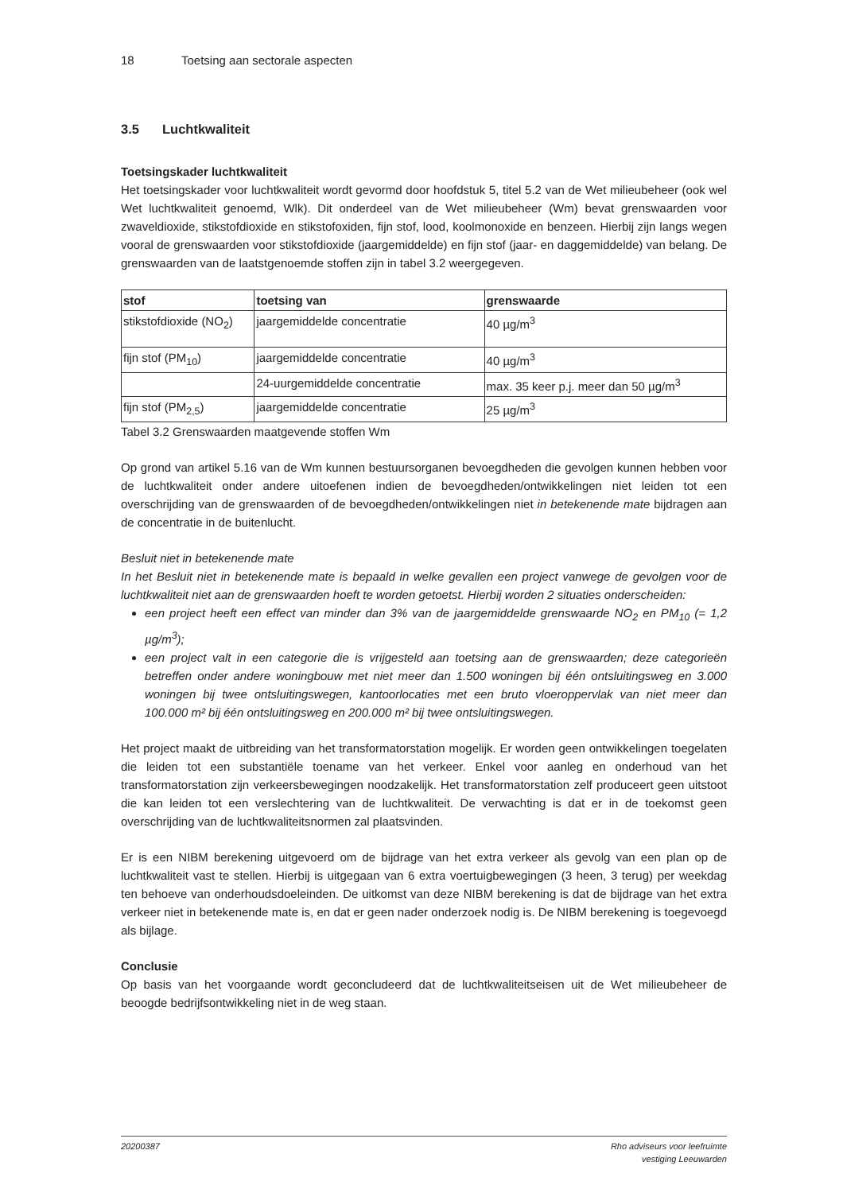18 Toetsing aan sectorale aspecten
3.5 Luchtkwaliteit
Toetsingskader luchtkwaliteit
Het toetsingskader voor luchtkwaliteit wordt gevormd door hoofdstuk 5, titel 5.2 van de Wet milieubeheer (ook wel Wet luchtkwaliteit genoemd, Wlk). Dit onderdeel van de Wet milieubeheer (Wm) bevat grenswaarden voor zwaveldioxide, stikstofdioxide en stikstofoxiden, fijn stof, lood, koolmonoxide en benzeen. Hierbij zijn langs wegen vooral de grenswaarden voor stikstofdioxide (jaargemiddelde) en fijn stof (jaar- en daggemiddelde) van belang. De grenswaarden van de laatstgenoemde stoffen zijn in tabel 3.2 weergegeven.
| stof | toetsing van | grenswaarde |
| --- | --- | --- |
| stikstofdioxide (NO<sub>2</sub>) | jaargemiddelde concentratie | 40 µg/m<sup>3</sup> |
| fijn stof (PM<sub>10</sub>) | jaargemiddelde concentratie | 40 µg/m<sup>3</sup> |
| | 24-uurgemiddelde concentratie | max. 35 keer p.j. meer dan 50 µg/m<sup>3</sup> |
| fijn stof (PM<sub>2,5</sub>) | jaargemiddelde concentratie | 25 µg/m<sup>3</sup> |
Tabel 3.2 Grenswaarden maatgevende stoffen Wm
Op grond van artikel 5.16 van de Wm kunnen bestuursorganen bevoegdheden die gevolgen kunnen hebben voor de luchtkwaliteit onder andere uitoefenen indien de bevoegdheden/ontwikkelingen niet leiden tot een overschrijding van de grenswaarden of de bevoegdheden/ontwikkelingen niet in betekenende mate bijdragen aan de concentratie in de buitenlucht.
Besluit niet in betekenende mate
In het Besluit niet in betekenende mate is bepaald in welke gevallen een project vanwege de gevolgen voor de luchtkwaliteit niet aan de grenswaarden hoeft te worden getoetst. Hierbij worden 2 situaties onderscheiden:
een project heeft een effect van minder dan 3% van de jaargemiddelde grenswaarde NO<sub>2</sub> en PM<sub>10</sub> (= 1,2 µg/m<sup>3</sup>);
een project valt in een categorie die is vrijgesteld aan toetsing aan de grenswaarden; deze categorieën betreffen onder andere woningbouw met niet meer dan 1.500 woningen bij één ontsluitingsweg en 3.000 woningen bij twee ontsluitingswegen, kantoorlocaties met een bruto vloeroppervlak van niet meer dan 100.000 m² bij één ontsluitingsweg en 200.000 m² bij twee ontsluitingswegen.
Het project maakt de uitbreiding van het transformatorstation mogelijk. Er worden geen ontwikkelingen toegelaten die leiden tot een substantiële toename van het verkeer. Enkel voor aanleg en onderhoud van het transformatorstation zijn verkeersbewegingen noodzakelijk. Het transformatorstation zelf produceert geen uitstoot die kan leiden tot een verslechtering van de luchtkwaliteit. De verwachting is dat er in de toekomst geen overschrijding van de luchtkwaliteitsnormen zal plaatsvinden.
Er is een NIBM berekening uitgevoerd om de bijdrage van het extra verkeer als gevolg van een plan op de luchtkwaliteit vast te stellen. Hierbij is uitgegaan van 6 extra voertuigbewegingen (3 heen, 3 terug) per weekdag ten behoeve van onderhoudsdoeleinden. De uitkomst van deze NIBM berekening is dat de bijdrage van het extra verkeer niet in betekenende mate is, en dat er geen nader onderzoek nodig is. De NIBM berekening is toegevoegd als bijlage.
Conclusie
Op basis van het voorgaande wordt geconcludeerd dat de luchtkwaliteitseisen uit de Wet milieubeheer de beoogde bedrijfsontwikkeling niet in de weg staan.
20200387 Rho adviseurs voor leefruimte
vestiging Leeuwarden